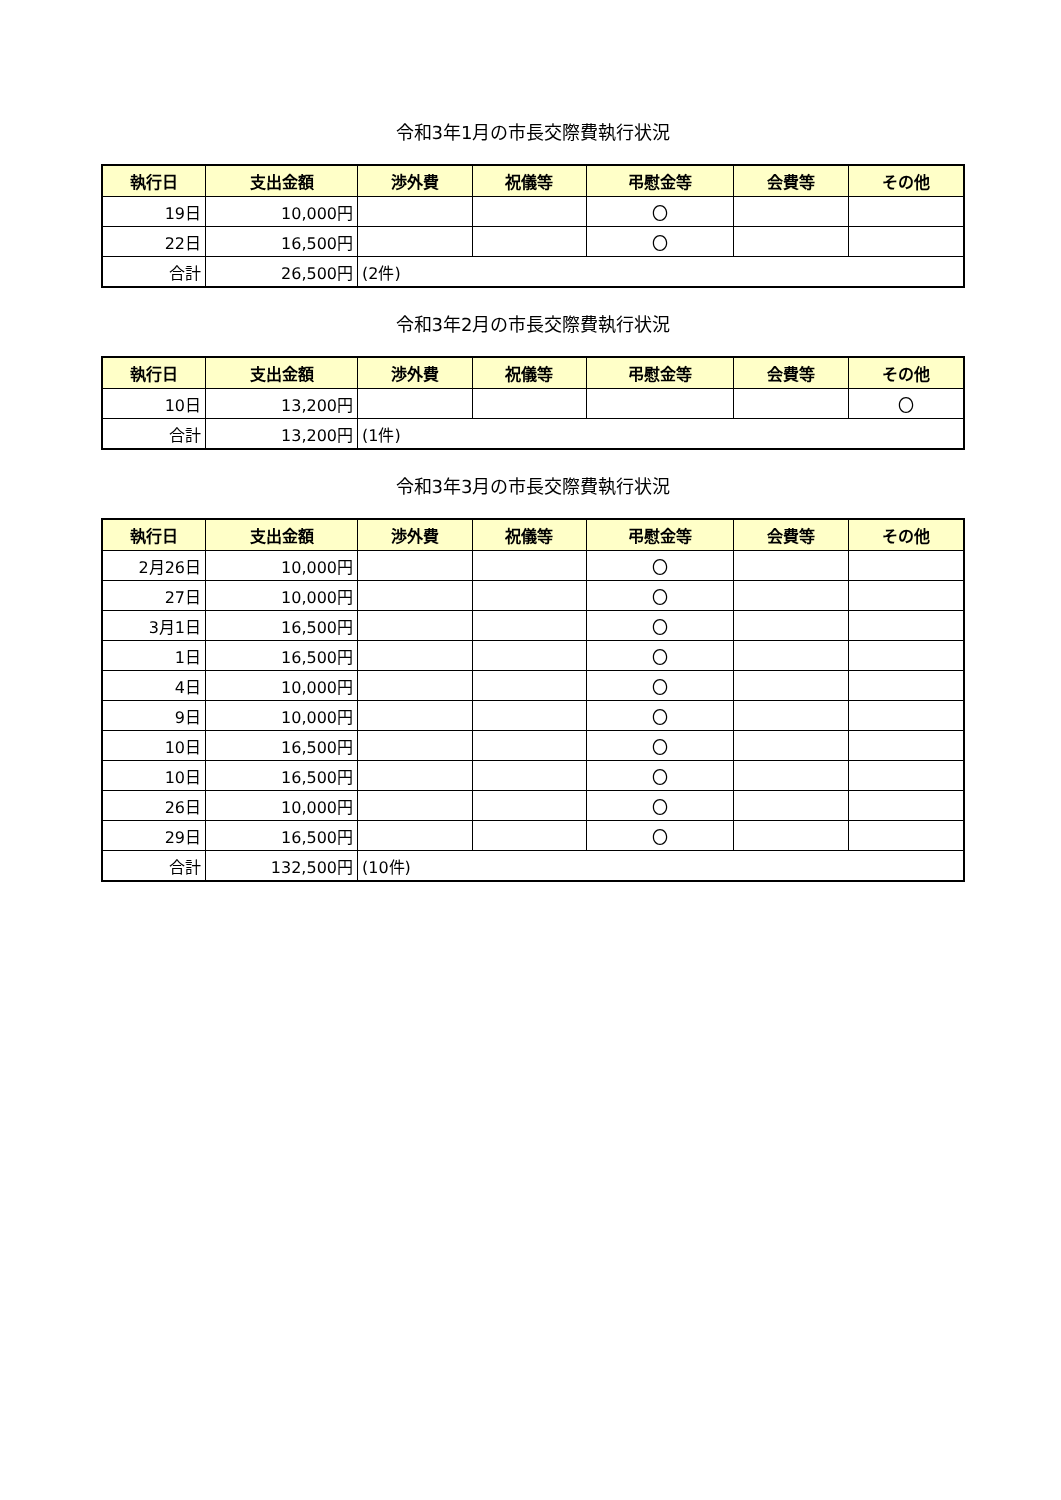令和3年1月の市長交際費執行状況
| 執行日 | 支出金額 | 渉外費 | 祝儀等 | 弔慰金等 | 会費等 | その他 |
| --- | --- | --- | --- | --- | --- | --- |
| 19日 | 10,000円 | | | 〇 | | |
| 22日 | 16,500円 | | | 〇 | | |
| 合計 | 26,500円 | (2件) | | | | |
令和3年2月の市長交際費執行状況
| 執行日 | 支出金額 | 渉外費 | 祝儀等 | 弔慰金等 | 会費等 | その他 |
| --- | --- | --- | --- | --- | --- | --- |
| 10日 | 13,200円 | | | | | 〇 |
| 合計 | 13,200円 | (1件) | | | | |
令和3年3月の市長交際費執行状況
| 執行日 | 支出金額 | 渉外費 | 祝儀等 | 弔慰金等 | 会費等 | その他 |
| --- | --- | --- | --- | --- | --- | --- |
| 2月26日 | 10,000円 | | | 〇 | | |
| 27日 | 10,000円 | | | 〇 | | |
| 3月1日 | 16,500円 | | | 〇 | | |
| 1日 | 16,500円 | | | 〇 | | |
| 4日 | 10,000円 | | | 〇 | | |
| 9日 | 10,000円 | | | 〇 | | |
| 10日 | 16,500円 | | | 〇 | | |
| 10日 | 16,500円 | | | 〇 | | |
| 26日 | 10,000円 | | | 〇 | | |
| 29日 | 16,500円 | | | 〇 | | |
| 合計 | 132,500円 | (10件) | | | | |